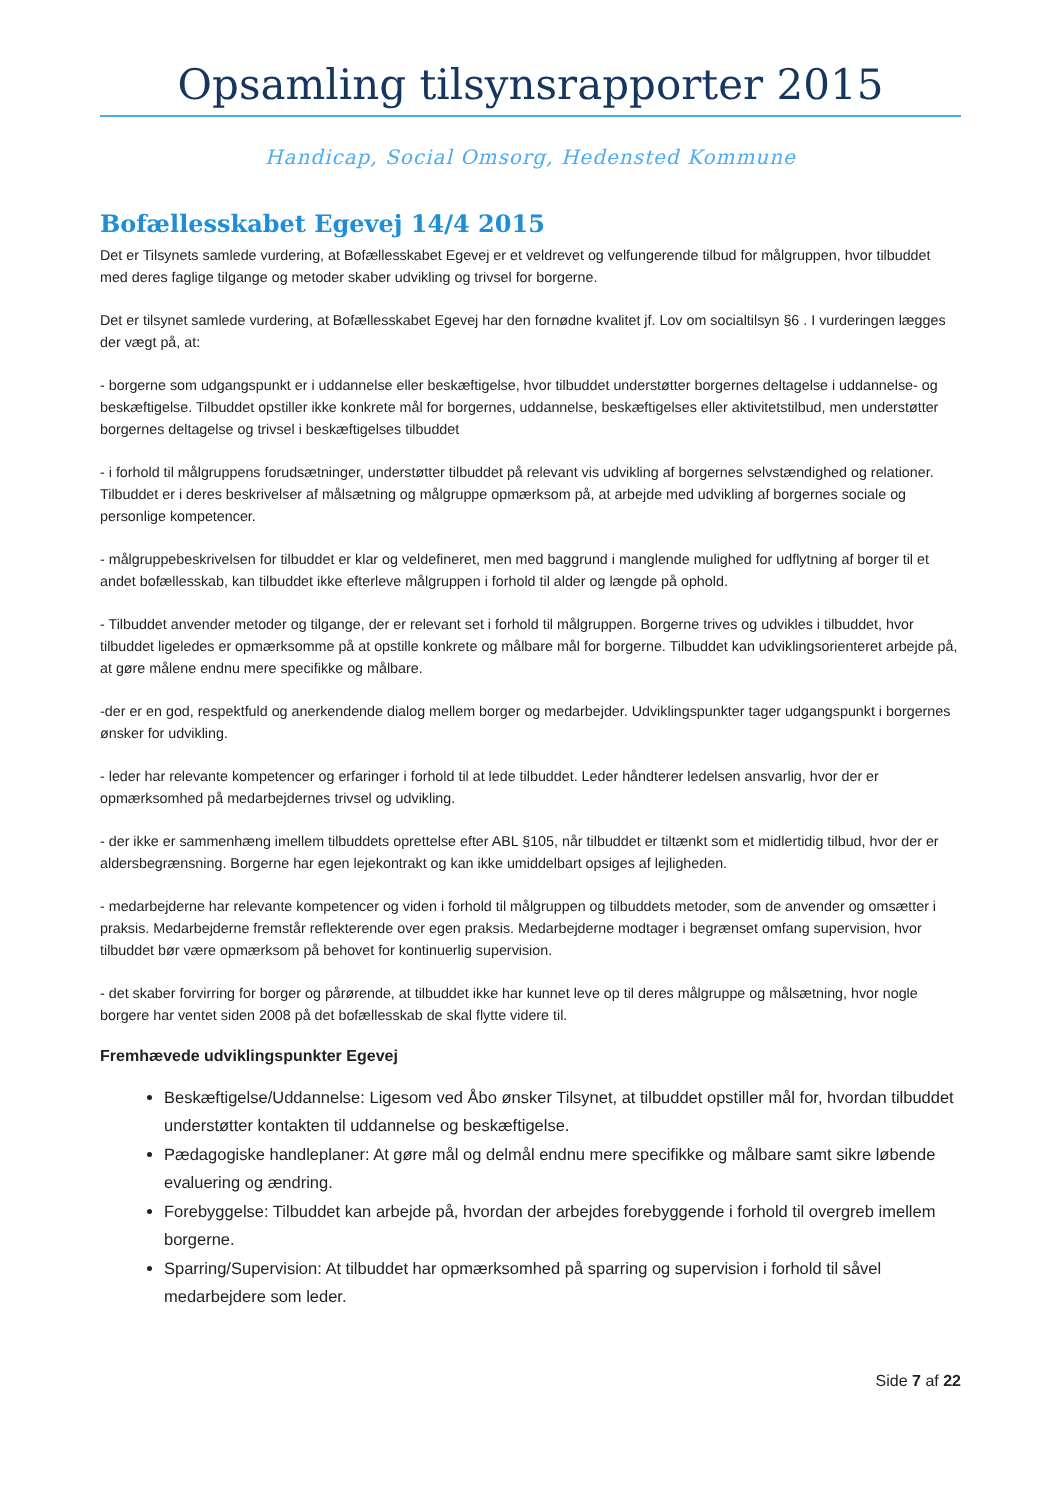Opsamling tilsynsrapporter 2015
Handicap, Social Omsorg, Hedensted Kommune
Bofællesskabet Egevej 14/4 2015
Det er Tilsynets samlede vurdering, at Bofællesskabet Egevej er et veldrevet og velfungerende tilbud for målgruppen, hvor tilbuddet med deres faglige tilgange og metoder skaber udvikling og trivsel for borgerne.
Det er tilsynet samlede vurdering, at Bofællesskabet Egevej har den fornødne kvalitet jf. Lov om socialtilsyn §6 . I vurderingen lægges der vægt på, at:
- borgerne som udgangspunkt er i uddannelse eller beskæftigelse, hvor tilbuddet understøtter borgernes deltagelse i uddannelse- og beskæftigelse. Tilbuddet opstiller ikke konkrete mål for borgernes, uddannelse, beskæftigelses eller aktivitetstilbud, men understøtter borgernes deltagelse og trivsel i beskæftigelses tilbuddet
- i forhold til målgruppens forudsætninger, understøtter tilbuddet på relevant vis udvikling af borgernes selvstændighed og relationer. Tilbuddet er i deres beskrivelser af målsætning og målgruppe opmærksom på, at arbejde med udvikling af borgernes sociale og personlige kompetencer.
- målgruppebeskrivelsen for tilbuddet er klar og veldefineret, men med baggrund i manglende mulighed for udflytning af borger til et andet bofællesskab, kan tilbuddet ikke efterleve målgruppen i forhold til alder og længde på ophold.
- Tilbuddet anvender metoder og tilgange, der er relevant set i forhold til målgruppen. Borgerne trives og udvikles i tilbuddet, hvor tilbuddet ligeledes er opmærksomme på at opstille konkrete og målbare mål for borgerne. Tilbuddet kan udviklingsorienteret arbejde på, at gøre målene endnu mere specifikke og målbare.
-der er en god, respektfuld og anerkendende dialog mellem borger og medarbejder. Udviklingspunkter tager udgangspunkt i borgernes ønsker for udvikling.
- leder har relevante kompetencer og erfaringer i forhold til at lede tilbuddet. Leder håndterer ledelsen ansvarlig, hvor der er opmærksomhed på medarbejdernes trivsel og udvikling.
- der ikke er sammenhæng imellem tilbuddets oprettelse efter ABL §105, når tilbuddet er tiltænkt som et midlertidig tilbud, hvor der er aldersbegrænsning. Borgerne har egen lejekontrakt og kan ikke umiddelbart opsiges af lejligheden.
- medarbejderne har relevante kompetencer og viden i forhold til målgruppen og tilbuddets metoder, som de anvender og omsætter i praksis. Medarbejderne fremstår reflekterende over egen praksis. Medarbejderne modtager i begrænset omfang supervision, hvor tilbuddet bør være opmærksom på behovet for kontinuerlig supervision.
- det skaber forvirring for borger og pårørende, at tilbuddet ikke har kunnet leve op til deres målgruppe og målsætning, hvor nogle borgere har ventet siden 2008 på det bofællesskab de skal flytte videre til.
Fremhævede udviklingspunkter Egevej
Beskæftigelse/Uddannelse: Ligesom ved Åbo ønsker Tilsynet, at tilbuddet opstiller mål for, hvordan tilbuddet understøtter kontakten til uddannelse og beskæftigelse.
Pædagogiske handleplaner: At gøre mål og delmål endnu mere specifikke og målbare samt sikre løbende evaluering og ændring.
Forebyggelse: Tilbuddet kan arbejde på, hvordan der arbejdes forebyggende i forhold til overgreb imellem borgerne.
Sparring/Supervision: At tilbuddet har opmærksomhed på sparring og supervision i forhold til såvel medarbejdere som leder.
Side 7 af 22